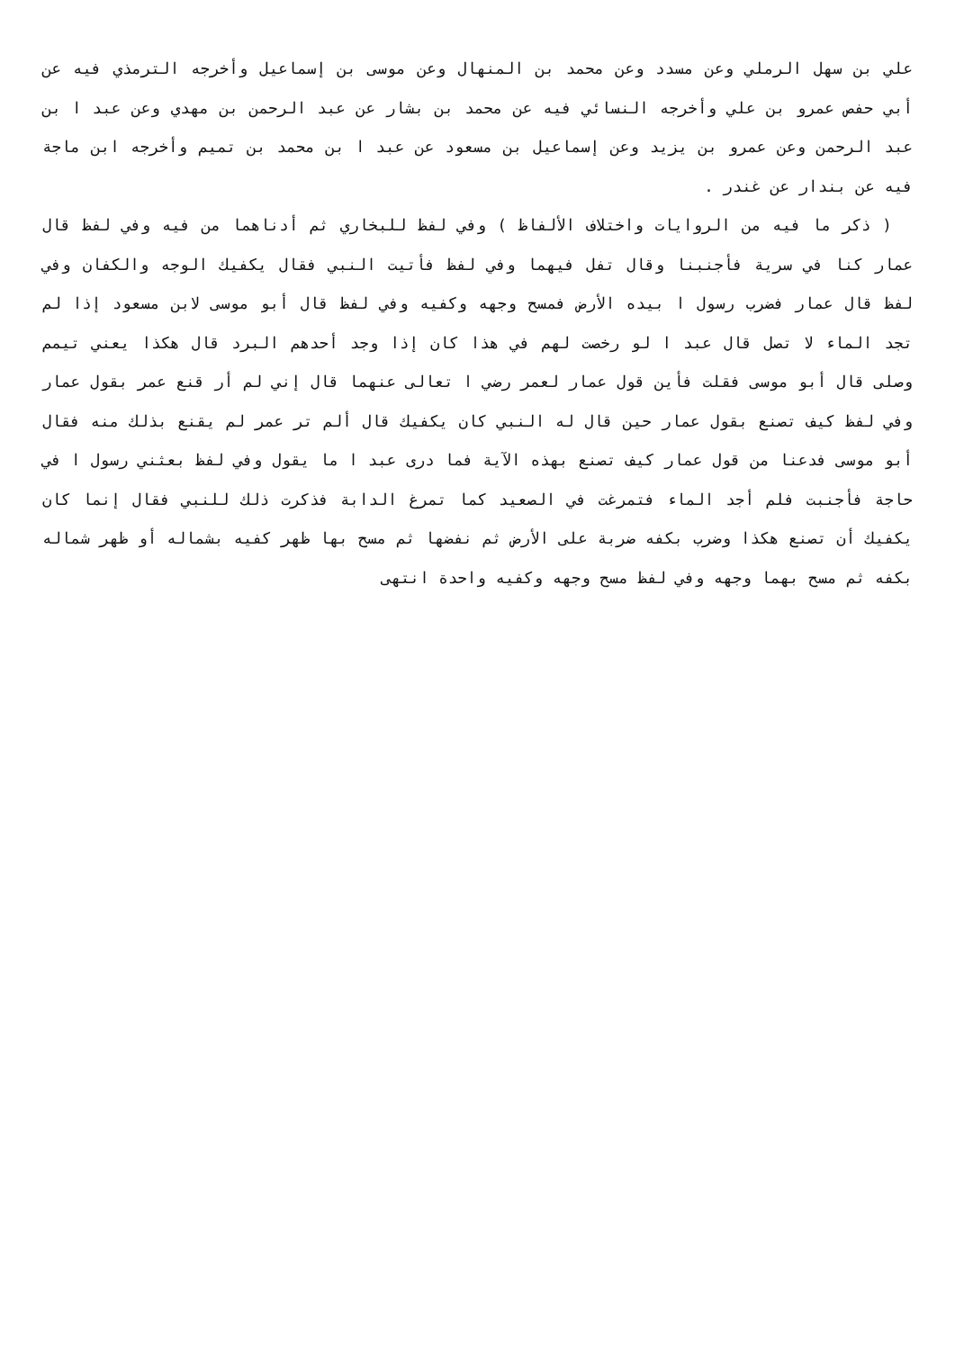علي بن سهل الرملي وعن مسدد وعن محمد بن المنهال وعن موسى بن إسماعيل وأخرجه الترمذي فيه عن أبي حفص عمرو بن علي وأخرجه النسائي فيه عن محمد بن بشار عن عبد الرحمن بن مهدي وعن عبد ا بن عبد الرحمن وعن عمرو بن يزيد وعن إسماعيل بن مسعود عن عبد ا بن محمد بن تميم وأخرجه ابن ماجة فيه عن بندار عن غندر .
( ذكر ما فيه من الروايات واختلاف الألفاظ ) وفي لفظ للبخاري ثم أدناهما من فيه وفي لفظ قال عمار كنا في سرية فأجنبنا وقال تفل فيهما وفي لفظ فأتيت النبي فقال يكفيك الوجه والكفان وفي لفظ قال عمار فضرب رسول ا بيده الأرض فمسح وجهه وكفيه وفي لفظ قال أبو موسى لابن مسعود إذا لم تجد الماء لا تصل قال عبد ا لو رخصت لهم في هذا كان إذا وجد أحدهم البرد قال هكذا يعني تيمم وصلى قال أبو موسى فقلت فأين قول عمار لعمر رضي ا تعالى عنهما قال إني لم أر قنع عمر بقول عمار وفي لفظ كيف تصنع بقول عمار حين قال له النبي كان يكفيك قال ألم تر عمر لم يقنع بذلك منه فقال أبو موسى فدعنا من قول عمار كيف تصنع بهذه الآية فما درى عبد ا ما يقول وفي لفظ بعثني رسول ا في حاجة فأجنبت فلم أجد الماء فتمرغت في الصعيد كما تمرغ الدابة فذكرت ذلك للنبي فقال إنما كان يكفيك أن تصنع هكذا وضرب بكفه ضربة على الأرض ثم نفضها ثم مسح بها ظهر كفيه بشماله أو ظهر شماله بكفه ثم مسح بهما وجهه وفي لفظ مسح وجهه وكفيه واحدة انتهى